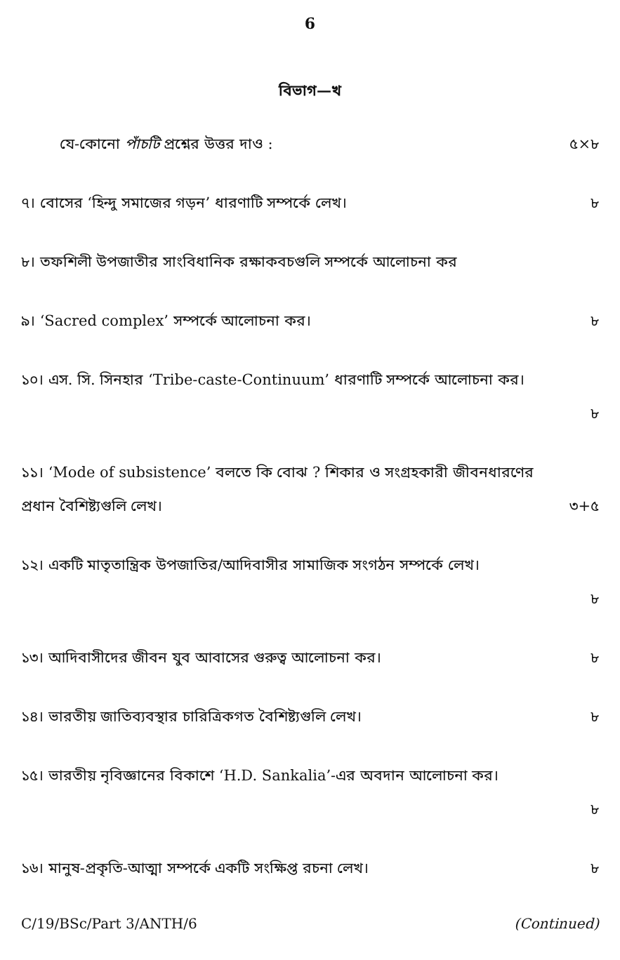6
বিভাগ—খ
যে-কোনো পাঁচটি প্রশ্নের উত্তর দাও : ৫×৮
৭। বোসের ‘হিন্দু সমাজের গড়ন’ ধারণাটি সম্পর্কে লেখ। ৮
৮। তফশিলী উপজাতীর সাংবিধানিক রক্ষাকবচগুলি সম্পর্কে আলোচনা কর
৯। ‘Sacred complex’ সম্পর্কে আলোচনা কর। ৮
১০। এস. সি. সিনহার ‘Tribe-caste-Continuum’ ধারণাটি সম্পর্কে আলোচনা কর।
৮
১১। ‘Mode of subsistence’ বলতে কি বোঝ ? শিকার ও সংগ্রহকারী জীবনধারণের প্রধান বৈশিষ্ট্যগুলি লেখ।
৩+৫
১২। একটি মাতৃতান্ত্রিক উপজাতির/আদিবাসীর সামাজিক সংগঠন সম্পর্কে লেখ।
৮
১৩। আদিবাসীদের জীবন যুব আবাসের গুরুত্ব আলোচনা কর। ৮
১৪। ভারতীয় জাতিব্যবস্থার চারিত্রিকগত বৈশিষ্ট্যগুলি লেখ। ৮
১৫। ভারতীয় নৃবিজ্ঞানের বিকাশে ‘H.D. Sankalia’-এর অবদান আলোচনা কর।
৮
১৬। মানুষ-প্রকৃতি-আত্মা সম্পর্কে একটি সংক্ষিপ্ত রচনা লেখ। ৮
C/19/BSc/Part 3/ANTH/6 (Continued)